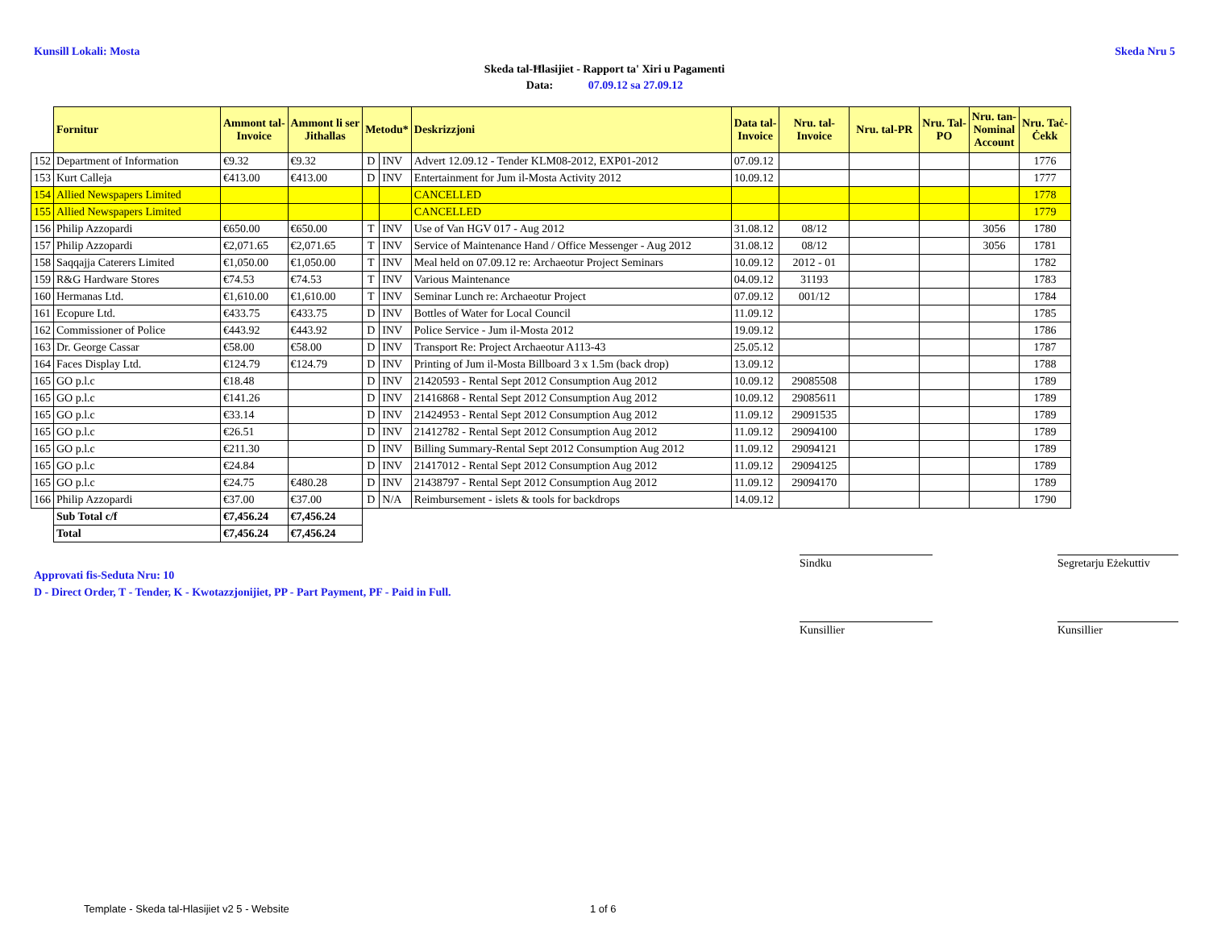Kunsill Lokali: Mosta Skeda Nru 5
Skeda tal-Ħlasijiet - Rapport ta' Xiri u Pagamenti
Data: 07.09.12 sa 27.09.12
| | Fornitur | Ammont tal- Invoice | Ammont li ser Jithallas | Metodu* | | Deskrizzjoni | Data tal- Invoice | Nru. tal- Invoice | Nru. tal-PR | Nru. Tal- PO | Nru. tan- Nominal Account | Nru. Taċ- Ċekk |
| --- | --- | --- | --- | --- | --- | --- | --- | --- | --- | --- | --- | --- |
| 152 | Department of Information | €9.32 | €9.32 | D | INV | Advert 12.09.12 - Tender KLM08-2012, EXP01-2012 | 07.09.12 | | | | | 1776 |
| 153 | Kurt Calleja | €413.00 | €413.00 | D | INV | Entertainment for Jum il-Mosta Activity 2012 | 10.09.12 | | | | | 1777 |
| 154 | Allied Newspapers Limited | | | | | CANCELLED | | | | | | 1778 |
| 155 | Allied Newspapers Limited | | | | | CANCELLED | | | | | | 1779 |
| 156 | Philip Azzopardi | €650.00 | €650.00 | T | INV | Use of Van HGV 017 - Aug 2012 | 31.08.12 | 08/12 | | | 3056 | 1780 |
| 157 | Philip Azzopardi | €2,071.65 | €2,071.65 | T | INV | Service of Maintenance Hand / Office Messenger - Aug 2012 | 31.08.12 | 08/12 | | | 3056 | 1781 |
| 158 | Saqqajja Caterers Limited | €1,050.00 | €1,050.00 | T | INV | Meal held on 07.09.12 re: Archaeotur Project Seminars | 10.09.12 | 2012 - 01 | | | | 1782 |
| 159 | R&G Hardware Stores | €74.53 | €74.53 | T | INV | Various Maintenance | 04.09.12 | 31193 | | | | 1783 |
| 160 | Hermanas Ltd. | €1,610.00 | €1,610.00 | T | INV | Seminar Lunch re: Archaeotur Project | 07.09.12 | 001/12 | | | | 1784 |
| 161 | Ecopure Ltd. | €433.75 | €433.75 | D | INV | Bottles of Water for Local Council | 11.09.12 | | | | | 1785 |
| 162 | Commissioner of Police | €443.92 | €443.92 | D | INV | Police Service - Jum il-Mosta 2012 | 19.09.12 | | | | | 1786 |
| 163 | Dr. George Cassar | €58.00 | €58.00 | D | INV | Transport Re: Project Archaeotur A113-43 | 25.05.12 | | | | | 1787 |
| 164 | Faces Display Ltd. | €124.79 | €124.79 | D | INV | Printing of Jum il-Mosta Billboard 3 x 1.5m (back drop) | 13.09.12 | | | | | 1788 |
| 165 | GO p.l.c | €18.48 | | D | INV | 21420593 - Rental Sept 2012 Consumption Aug 2012 | 10.09.12 | 29085508 | | | | 1789 |
| 165 | GO p.l.c | €141.26 | | D | INV | 21416868 - Rental Sept 2012 Consumption Aug 2012 | 10.09.12 | 29085611 | | | | 1789 |
| 165 | GO p.l.c | €33.14 | | D | INV | 21424953 - Rental Sept 2012 Consumption Aug 2012 | 11.09.12 | 29091535 | | | | 1789 |
| 165 | GO p.l.c | €26.51 | | D | INV | 21412782 - Rental Sept 2012 Consumption Aug 2012 | 11.09.12 | 29094100 | | | | 1789 |
| 165 | GO p.l.c | €211.30 | | D | INV | Billing Summary-Rental Sept 2012 Consumption Aug 2012 | 11.09.12 | 29094121 | | | | 1789 |
| 165 | GO p.l.c | €24.84 | | D | INV | 21417012 - Rental Sept 2012 Consumption Aug 2012 | 11.09.12 | 29094125 | | | | 1789 |
| 165 | GO p.l.c | €24.75 | €480.28 | D | INV | 21438797 - Rental Sept 2012 Consumption Aug 2012 | 11.09.12 | 29094170 | | | | 1789 |
| 166 | Philip Azzopardi | €37.00 | €37.00 | D | N/A | Reimbursement - islets & tools for backdrops | 14.09.12 | | | | | 1790 |
| | Sub Total c/f | €7,456.24 | €7,456.24 | | | | | | | | | |
| | Total | €7,456.24 | €7,456.24 | | | | | | | | | |
Approvati fis-Seduta Nru: 10
D - Direct Order, T - Tender, K - Kwotazzjonijiet, PP - Part Payment, PF - Paid in Full.
Sindku
Segretarju Eżekuttiv
Kunsillier Kunsillier
Template - Skeda tal-Hlasijiet v2 5 - Website
1 of 6